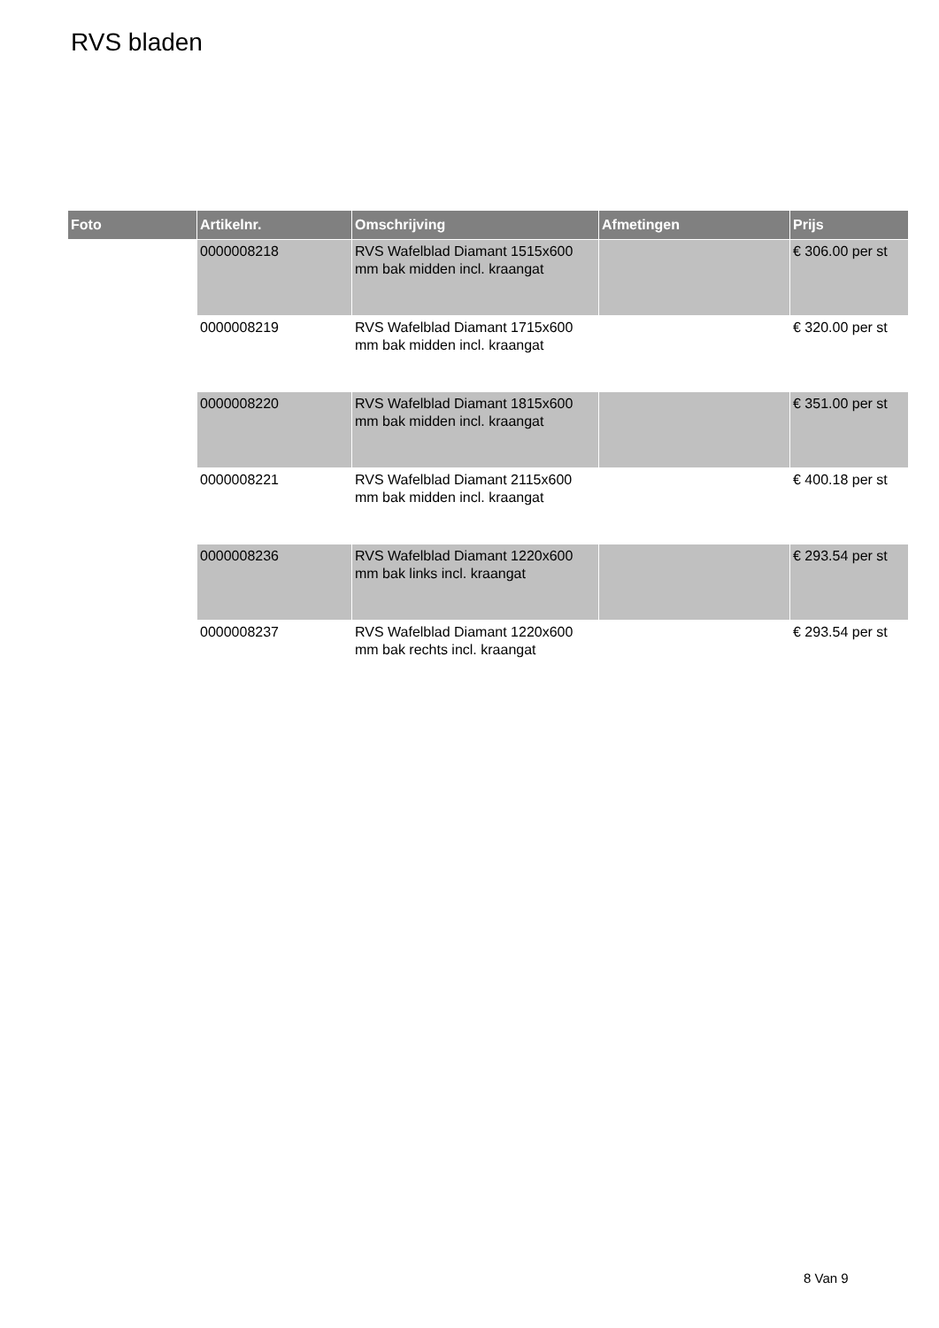RVS bladen
| Foto | Artikelnr. | Omschrijving | Afmetingen | Prijs |
| --- | --- | --- | --- | --- |
| | 0000008218 | RVS Wafelblad Diamant 1515x600 mm bak midden incl. kraangat | | € 306.00 per st |
| | 0000008219 | RVS Wafelblad Diamant 1715x600 mm bak midden incl. kraangat | | € 320.00 per st |
| | 0000008220 | RVS Wafelblad Diamant 1815x600 mm bak midden incl. kraangat | | € 351.00 per st |
| | 0000008221 | RVS Wafelblad Diamant 2115x600 mm bak midden incl. kraangat | | € 400.18 per st |
| | 0000008236 | RVS Wafelblad Diamant 1220x600 mm bak links incl. kraangat | | € 293.54 per st |
| | 0000008237 | RVS Wafelblad Diamant 1220x600 mm bak rechts incl. kraangat | | € 293.54 per st |
8 Van 9